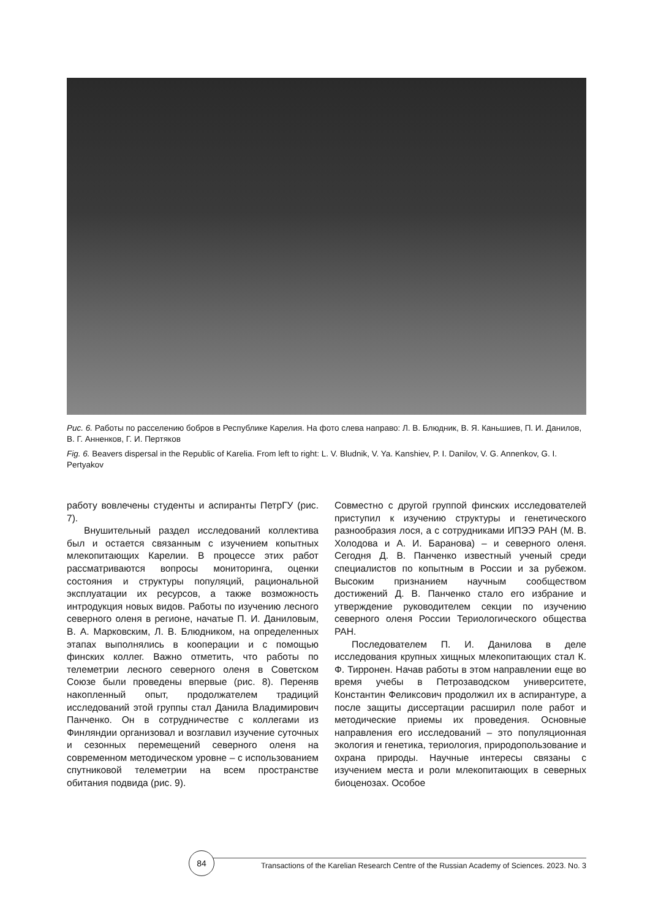Рис. 6. Работы по расселению бобров в Республике Карелия. На фото слева направо: Л. В. Блюдник, В. Я. Каньшиев, П. И. Данилов, В. Г. Анненков, Г. И. Пертяков
Fig. 6. Beavers dispersal in the Republic of Karelia. From left to right: L. V. Bludnik, V. Ya. Kanshiev, P. I. Danilov, V. G. Annenkov, G. I. Pertyakov
работу вовлечены студенты и аспиранты ПетрГУ (рис. 7).
Внушительный раздел исследований коллектива был и остается связанным с изучением копытных млекопитающих Карелии. В процессе этих работ рассматриваются вопросы мониторинга, оценки состояния и структуры популяций, рациональной эксплуатации их ресурсов, а также возможность интродукция новых видов. Работы по изучению лесного северного оленя в регионе, начатые П. И. Даниловым, В. А. Марковским, Л. В. Блюдником, на определенных этапах выполнялись в кооперации и с помощью финских коллег. Важно отметить, что работы по телеметрии лесного северного оленя в Советском Союзе были проведены впервые (рис. 8). Переняв накопленный опыт, продолжателем традиций исследований этой группы стал Данила Владимирович Панченко. Он в сотрудничестве с коллегами из Финляндии организовал и возглавил изучение суточных и сезонных перемещений северного оленя на современном методическом уровне – с использованием спутниковой телеметрии на всем пространстве обитания подвида (рис. 9).
Совместно с другой группой финских исследователей приступил к изучению структуры и генетического разнообразия лося, а с сотрудниками ИПЭЭ РАН (М. В. Холодова и А. И. Баранова) – и северного оленя. Сегодня Д. В. Панченко известный ученый среди специалистов по копытным в России и за рубежом. Высоким признанием научным сообществом достижений Д. В. Панченко стало его избрание и утверждение руководителем секции по изучению северного оленя России Териологического общества РАН.
Последователем П. И. Данилова в деле исследования крупных хищных млекопитающих стал К. Ф. Тирронен. Начав работы в этом направлении еще во время учебы в Петрозаводском университете, Константин Феликсович продолжил их в аспирантуре, а после защиты диссертации расширил поле работ и методические приемы их проведения. Основные направления его исследований – это популяционная экология и генетика, териология, природопользование и охрана природы. Научные интересы связаны с изучением места и роли млекопитающих в северных биоценозах. Особое
84
Transactions of the Karelian Research Centre of the Russian Academy of Sciences. 2023. No. 3